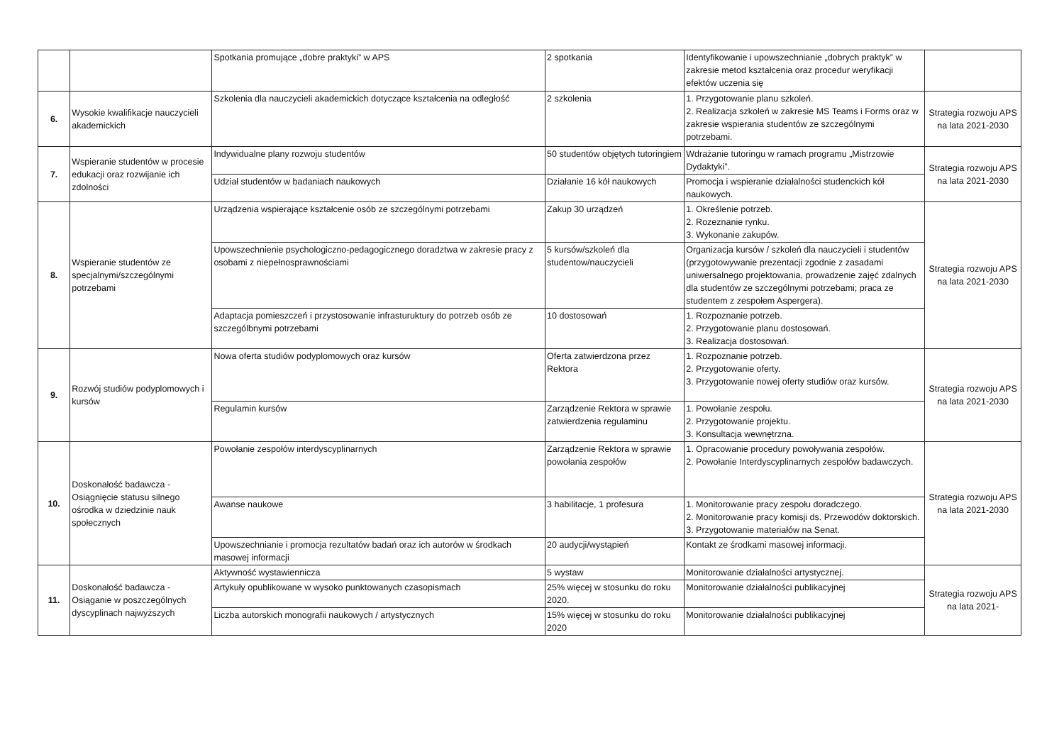| | | Spotkania promujące „dobre praktyki” w APS | 2 spotkania | Identyfikowanie i upowszechnianie „dobrych praktyk” w zakresie metod kształcenia oraz procedur weryfikacji efektów uczenia się | |
| 6. | Wysokie kwalifikacje nauczycieli akademickich | Szkolenia dla nauczycieli akademickich dotyczące kształcenia na odległość | 2 szkolenia | 1. Przygotowanie planu szkoleń. 2. Realizacja szkoleń w zakresie MS Teams i Forms oraz w zakresie wspierania studentów ze szczególnymi potrzebami. | Strategia rozwoju APS na lata 2021-2030 |
| 7. | Wspieranie studentów w procesie edukacji oraz rozwijanie ich zdolności | Indywidualne plany rozwoju studentów | 50 studentów objętych tutoringiem | Wdrażanie tutoringu w ramach programu „Mistrzowie Dydaktyki”. | Strategia rozwoju APS na lata 2021-2030 |
| | | Udział studentów w badaniach naukowych | Działanie 16 kół naukowych | Promocja i wspieranie działalności studenckich kół naukowych. | |
| 8. | Wspieranie studentów ze specjalnymi/szczególnymi potrzebami | Urządzenia wspierające kształcenie osób ze szczególnymi potrzebami | Zakup 30 urządzeń | 1. Określenie potrzeb. 2. Rozeznanie rynku. 3. Wykonanie zakupów. | Strategia rozwoju APS na lata 2021-2030 |
| | | Upowszechnienie psychologiczno-pedagogicznego doradztwa w zakresie pracy z osobami z niepełnosprawnościami | 5 kursów/szkoleń dla studentow/nauczycieli | Organizacja kursów / szkoleń dla nauczycieli i studentów (przygotowywanie prezentacji zgodnie z zasadami uniwersalnego projektowania, prowadzenie zajęć zdalnych dla studentów ze szczególnymi potrzebami; praca ze studentem z zespołem Aspergera). | |
| | | Adaptacja pomieszczeń i przystosowanie infrasturuktury do potrzeb osób ze szczególbnymi potrzebami | 10 dostosowań | 1. Rozpoznanie potrzeb. 2. Przygotowanie planu dostosowań. 3. Realizacja dostosowań. | |
| 9. | Rozwój studiów podyplomowych i kursów | Nowa oferta studiów podyplomowych oraz kursów | Oferta zatwierdzona przez Rektora | 1. Rozpoznanie potrzeb. 2. Przygotowanie oferty. 3. Przygotowanie nowej oferty studiów oraz kursów. | Strategia rozwoju APS na lata 2021-2030 |
| | | Regulamin kursów | Zarządzenie Rektora w sprawie zatwierdzenia regulaminu | 1. Powołanie zespołu. 2. Przygotowanie projektu. 3. Konsultacja wewnętrzna. | |
| 10. | Doskonałość badawcza - Osiągnięcie statusu silnego ośrodka w dziedzinie nauk społecznych | Powołanie zespołów interdyscyplinarnych | Zarządzenie Rektora w sprawie powołania zespołów | 1. Opracowanie procedury powoływania zespołów. 2. Powołanie Interdyscyplinarnych zespołów badawczych. | Strategia rozwoju APS na lata 2021-2030 |
| | | Awanse naukowe | 3 habilitacje, 1 profesura | 1. Monitorowanie pracy zespołu doradczego. 2. Monitorowanie pracy komisji ds. Przewodów doktorskich. 3. Przygotowanie materiałów na Senat. | |
| | | Upowszechnianie i promocja rezultatów badań oraz ich autorów w środkach masowej informacji | 20 audycji/wystąpień | Kontakt ze środkami masowej informacji. | |
| 11. | Doskonałość badawcza - Osiąganie w poszczególnych dyscyplinach najwyższych | Aktywność wystawiennicza | 5 wystaw | Monitorowanie działalności artystycznej. | Strategia rozwoju APS na lata 2021- |
| | | Artykuły opublikowane w wysoko punktowanych czasopismach | 25% więcej w stosunku do roku 2020. | Monitorowanie działalności publikacyjnej | |
| | | Liczba autorskich monografii naukowych / artystycznych | 15% więcej w stosunku do roku 2020 | Monitorowanie działalności publikacyjnej | |